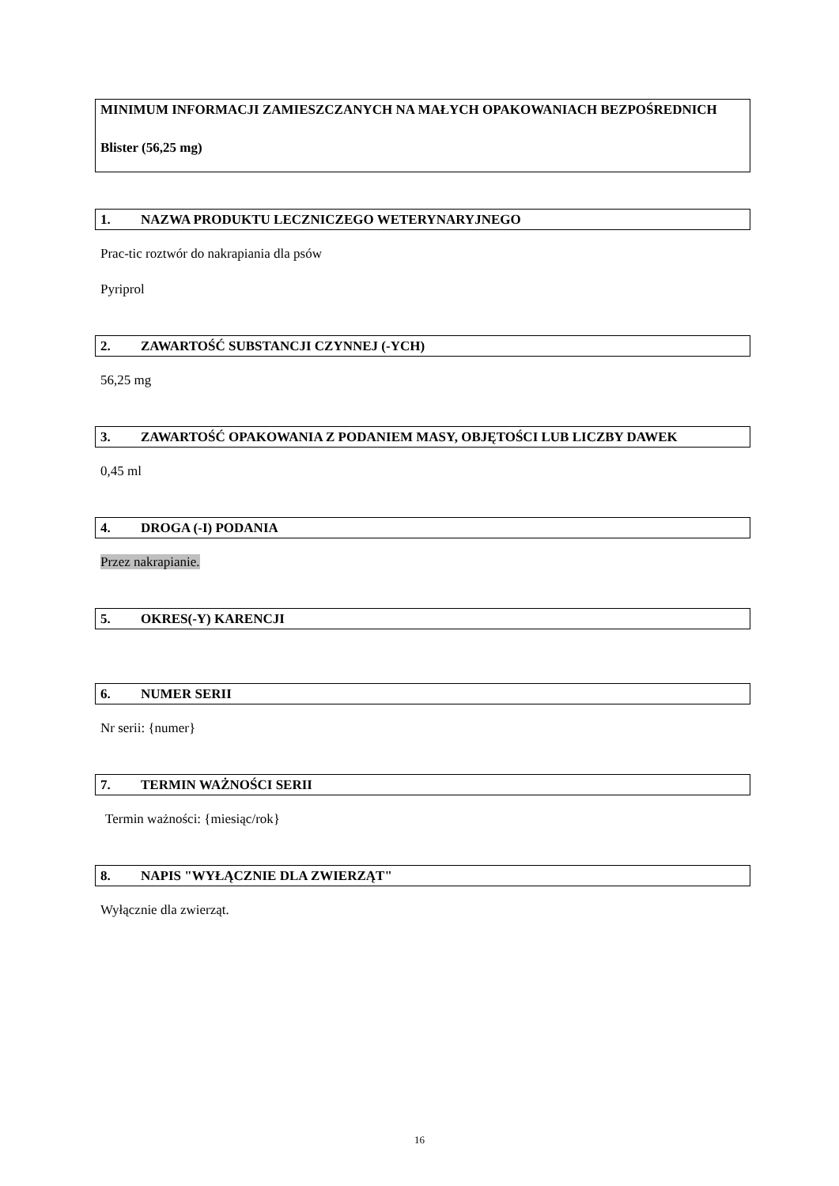MINIMUM INFORMACJI ZAMIESZCZANYCH NA MAŁYCH OPAKOWANIACH BEZPOŚREDNICH
Blister (56,25 mg)
1. NAZWA PRODUKTU LECZNICZEGO WETERYNARYJNEGO
Prac-tic roztwór do nakrapiania dla psów
Pyriprol
2. ZAWARTOŚĆ SUBSTANCJI CZYNNEJ (-YCH)
56,25 mg
3. ZAWARTOŚĆ OPAKOWANIA Z PODANIEM MASY, OBJĘTOŚCI LUB LICZBY DAWEK
0,45 ml
4. DROGA (-I) PODANIA
Przez nakrapianie.
5. OKRES(-Y) KARENCJI
6. NUMER SERII
Nr serii: {numer}
7. TERMIN WAŻNOŚCI SERII
Termin ważności: {miesiąc/rok}
8. NAPIS "WYŁĄCZNIE DLA ZWIERZĄT"
Wyłącznie dla zwierząt.
16